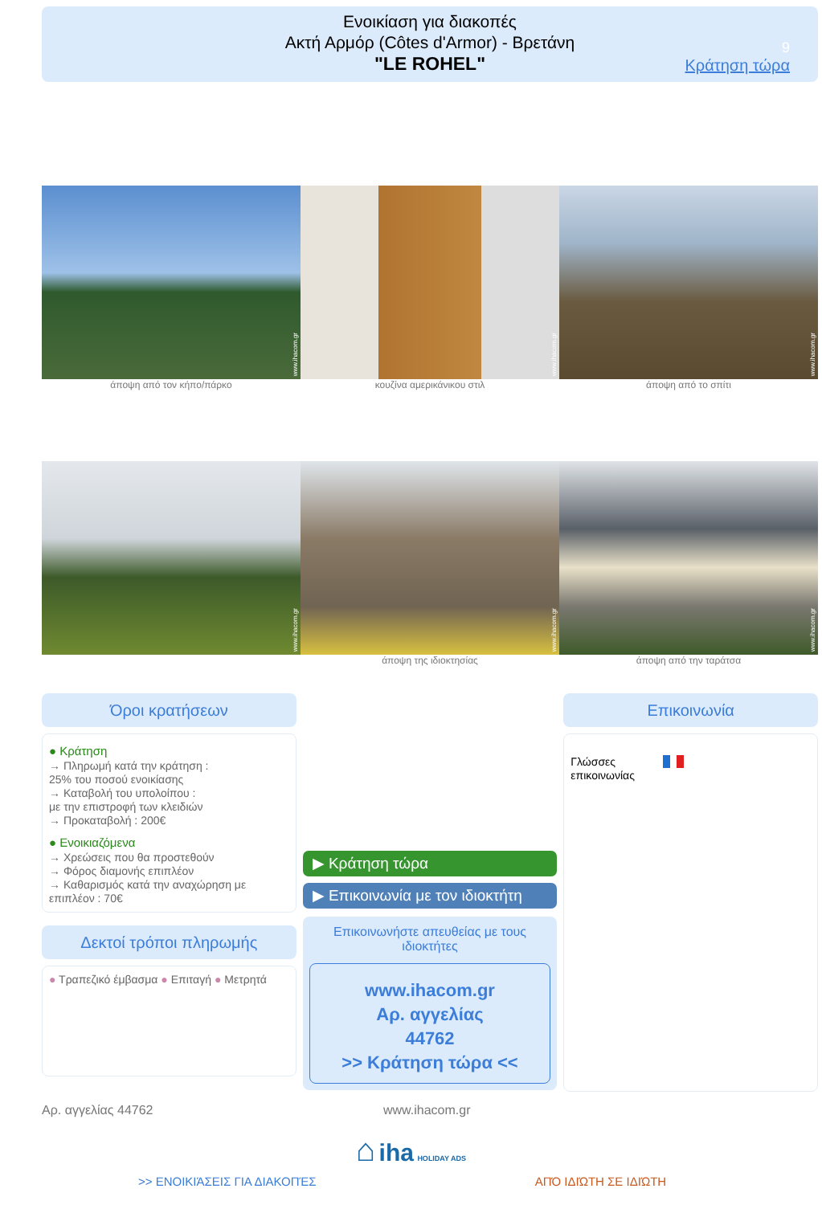Ενοικίαση για διακοπές
Ακτή Αρμόρ (Côtes d'Armor) - Βρετάνη
"LE ROHEL"
9
Κράτηση τώρα
www.ihacom.gr
www.ihacom.gr
www.ihacom.gr
άποψη από τον κήπο/πάρκο κουζίνα αμερικάνικου στιλ άποψη από το σπίτι
www.ihacom.gr
www.ihacom.gr
www.ihacom.gr
άποψη της ιδιοκτησίας άποψη από την ταράτσα
Όροι κρατήσεων
● Κράτηση
→ Πληρωμή κατά την κράτηση :
25% του ποσού ενοικίασης
→ Καταβολή του υπολοίπου :
με την επιστροφή των κλειδιών
→ Προκαταβολή : 200€
● Ενοικιαζόμενα
→ Χρεώσεις που θα προστεθούν
→ Φόρος διαμονής επιπλέον
→ Καθαρισμός κατά την αναχώρηση με επιπλέον : 70€
Δεκτοί τρόποι πληρωμής
● Τραπεζικό έμβασμα ● Επιταγή ● Μετρητά
▶ Κράτηση τώρα
▶ Επικοινωνία με τον ιδιοκτήτη
Επικοινωνήστε απευθείας με τους ιδιοκτήτες
www.ihacom.gr
Αρ. αγγελίας
44762
>> Κράτηση τώρα <<
Επικοινωνία
Γλώσσες επικοινωνίας
Αρ. αγγελίας 44762 www.ihacom.gr
⌂ iha HOLIDAY ADS
>> ΕΝΟΙΚΙΆΣΕΙΣ ΓΙΑ ΔΙΑΚΟΠΈΣ ΑΠΌ ΙΔΙΏΤΗ ΣΕ ΙΔΙΏΤΗ